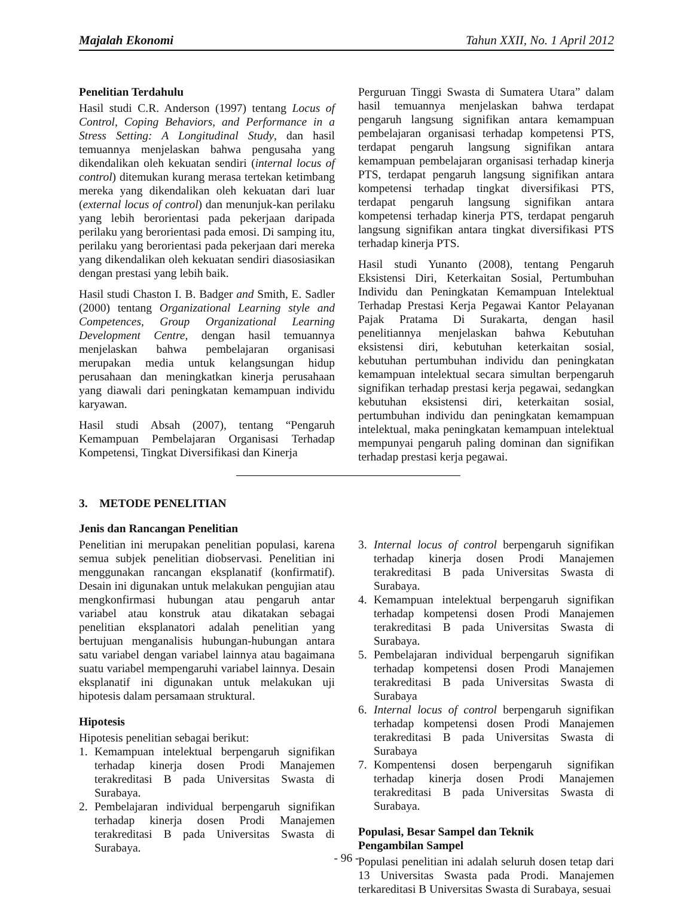Majalah Ekonomi Tahun XXII, No. 1 April 2012
Penelitian Terdahulu
Hasil studi C.R. Anderson (1997) tentang Locus of Control, Coping Behaviors, and Performance in a Stress Setting: A Longitudinal Study, dan hasil temuannya menjelaskan bahwa pengusaha yang dikendalikan oleh kekuatan sendiri (internal locus of control) ditemukan kurang merasa tertekan ketimbang mereka yang dikendalikan oleh kekuatan dari luar (external locus of control) dan menunjuk-kan perilaku yang lebih berorientasi pada pekerjaan daripada perilaku yang berorientasi pada emosi. Di samping itu, perilaku yang berorientasi pada pekerjaan dari mereka yang dikendalikan oleh kekuatan sendiri diasosiasikan dengan prestasi yang lebih baik.
Hasil studi Chaston I. B. Badger and Smith, E. Sadler (2000) tentang Organizational Learning style and Competences, Group Organizational Learning Development Centre, dengan hasil temuannya menjelaskan bahwa pembelajaran organisasi merupakan media untuk kelangsungan hidup perusahaan dan meningkatkan kinerja perusahaan yang diawali dari peningkatan kemampuan individu karyawan.
Hasil studi Absah (2007), tentang “Pengaruh Kemampuan Pembelajaran Organisasi Terhadap Kompetensi, Tingkat Diversifikasi dan Kinerja
Perguruan Tinggi Swasta di Sumatera Utara” dalam hasil temuannya menjelaskan bahwa terdapat pengaruh langsung signifikan antara kemampuan pembelajaran organisasi terhadap kompetensi PTS, terdapat pengaruh langsung signifikan antara kemampuan pembelajaran organisasi terhadap kinerja PTS, terdapat pengaruh langsung signifikan antara kompetensi terhadap tingkat diversifikasi PTS, terdapat pengaruh langsung signifikan antara kompetensi terhadap kinerja PTS, terdapat pengaruh langsung signifikan antara tingkat diversifikasi PTS terhadap kinerja PTS.
Hasil studi Yunanto (2008), tentang Pengaruh Eksistensi Diri, Keterkaitan Sosial, Pertumbuhan Individu dan Peningkatan Kemampuan Intelektual Terhadap Prestasi Kerja Pegawai Kantor Pelayanan Pajak Pratama Di Surakarta, dengan hasil penelitiannya menjelaskan bahwa Kebutuhan eksistensi diri, kebutuhan keterkaitan sosial, kebutuhan pertumbuhan individu dan peningkatan kemampuan intelektual secara simultan berpengaruh signifikan terhadap prestasi kerja pegawai, sedangkan kebutuhan eksistensi diri, keterkaitan sosial, pertumbuhan individu dan peningkatan kemampuan intelektual, maka peningkatan kemampuan intelektual mempunyai pengaruh paling dominan dan signifikan terhadap prestasi kerja pegawai.
3. METODE PENELITIAN
Jenis dan Rancangan Penelitian
Penelitian ini merupakan penelitian populasi, karena semua subjek penelitian diobservasi. Penelitian ini menggunakan rancangan eksplanatif (konfirmatif). Desain ini digunakan untuk melakukan pengujian atau mengkonfirmasi hubungan atau pengaruh antar variabel atau konstruk atau dikatakan sebagai penelitian eksplanatori adalah penelitian yang bertujuan menganalisis hubungan-hubungan antara satu variabel dengan variabel lainnya atau bagaimana suatu variabel mempengaruhi variabel lainnya. Desain eksplanatif ini digunakan untuk melakukan uji hipotesis dalam persamaan struktural.
Hipotesis
Hipotesis penelitian sebagai berikut:
1. Kemampuan intelektual berpengaruh signifikan terhadap kinerja dosen Prodi Manajemen terakreditasi B pada Universitas Swasta di Surabaya.
2. Pembelajaran individual berpengaruh signifikan terhadap kinerja dosen Prodi Manajemen terakreditasi B pada Universitas Swasta di Surabaya.
3. Internal locus of control berpengaruh signifikan terhadap kinerja dosen Prodi Manajemen terakreditasi B pada Universitas Swasta di Surabaya.
4. Kemampuan intelektual berpengaruh signifikan terhadap kompetensi dosen Prodi Manajemen terakreditasi B pada Universitas Swasta di Surabaya.
5. Pembelajaran individual berpengaruh signifikan terhadap kompetensi dosen Prodi Manajemen terakreditasi B pada Universitas Swasta di Surabaya
6. Internal locus of control berpengaruh signifikan terhadap kompetensi dosen Prodi Manajemen terakreditasi B pada Universitas Swasta di Surabaya
7. Kompentensi dosen berpengaruh signifikan terhadap kinerja dosen Prodi Manajemen terakreditasi B pada Universitas Swasta di Surabaya.
Populasi, Besar Sampel dan Teknik
Pengambilan Sampel
Populasi penelitian ini adalah seluruh dosen tetap dari 13 Universitas Swasta pada Prodi. Manajemen terkareditasi B Universitas Swasta di Surabaya, sesuai
- 96 -